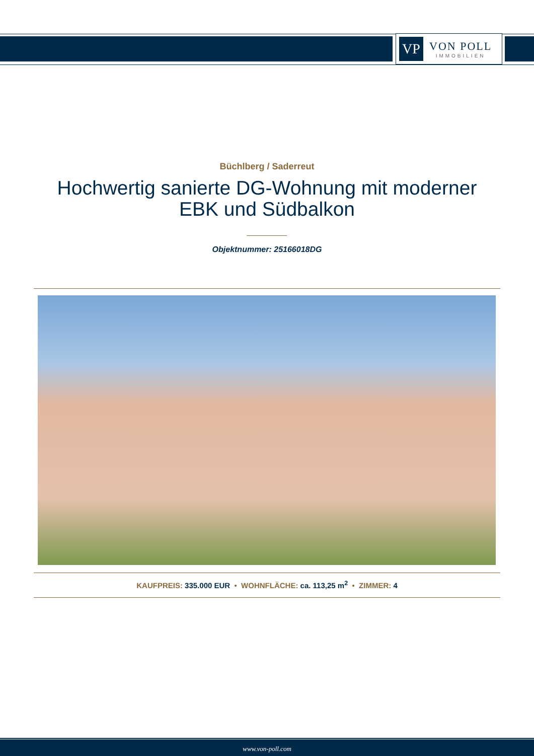VP
VON POLL
IMMOBILIEN
Büchlberg / Saderreut
Hochwertig sanierte DG-Wohnung mit moderner
EBK und Südbalkon
Objektnummer: 25166018DG
KAUFPREIS: 335.000 EUR • WOHNFLÄCHE: ca. 113,25 m<sup>2</sup> • ZIMMER: 4
www.von-poll.com